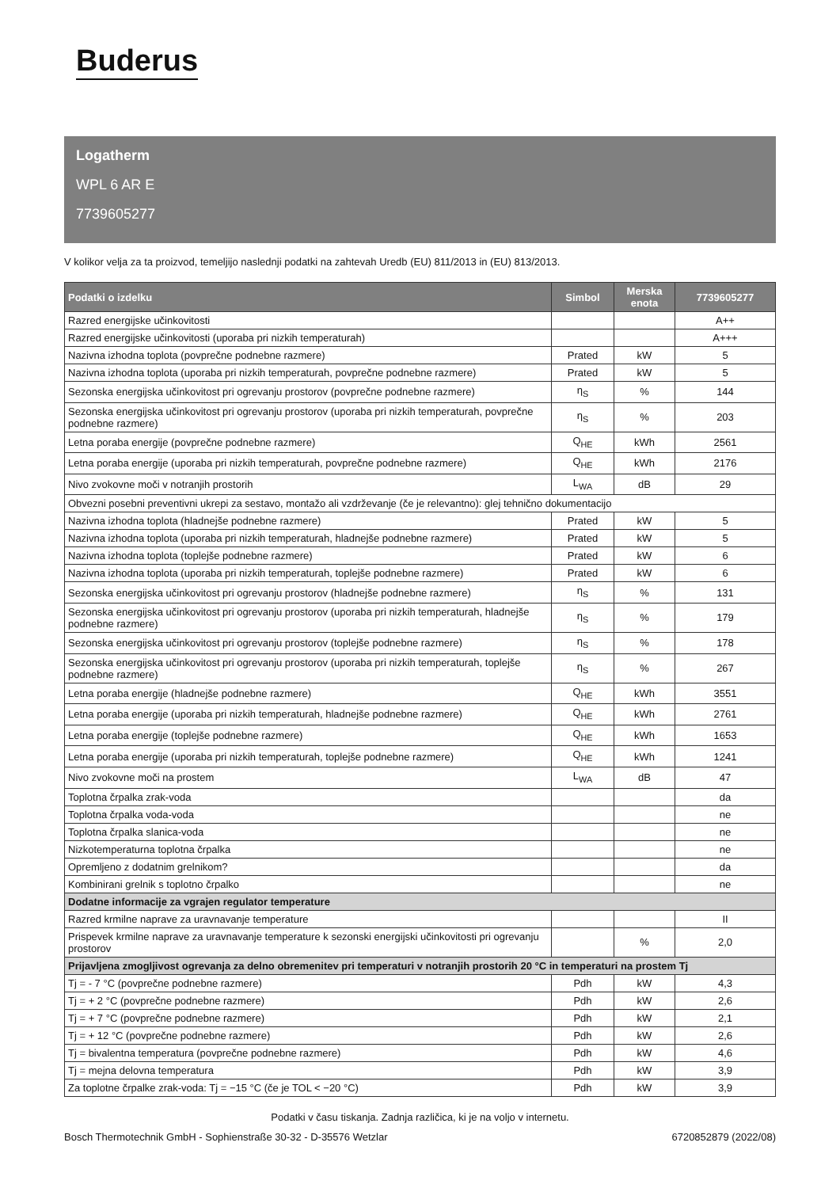Buderus
Logatherm
WPL 6 AR E
7739605277
V kolikor velja za ta proizvod, temeljijo naslednji podatki na zahtevah Uredb (EU) 811/2013 in (EU) 813/2013.
| Podatki o izdelku | Simbol | Merska enota | 7739605277 |
| --- | --- | --- | --- |
| Razred energijske učinkovitosti | | | A++ |
| Razred energijske učinkovitosti (uporaba pri nizkih temperaturah) | | | A+++ |
| Nazivna izhodna toplota (povprečne podnebne razmere) | Prated | kW | 5 |
| Nazivna izhodna toplota (uporaba pri nizkih temperaturah, povprečne podnebne razmere) | Prated | kW | 5 |
| Sezonska energijska učinkovitost pri ogrevanju prostorov (povprečne podnebne razmere) | η<sub>S</sub> | % | 144 |
| Sezonska energijska učinkovitost pri ogrevanju prostorov (uporaba pri nizkih temperaturah, povprečne podnebne razmere) | η<sub>S</sub> | % | 203 |
| Letna poraba energije (povprečne podnebne razmere) | Q<sub>HE</sub> | kWh | 2561 |
| Letna poraba energije (uporaba pri nizkih temperaturah, povprečne podnebne razmere) | Q<sub>HE</sub> | kWh | 2176 |
| Nivo zvokovne moči v notranjih prostorih | L<sub>WA</sub> | dB | 29 |
| Obvezni posebni preventivni ukrepi za sestavo, montažo ali vzdrževanje (če je relevantno): glej tehnično dokumentacijo | | | |
| Nazivna izhodna toplota (hladnejše podnebne razmere) | Prated | kW | 5 |
| Nazivna izhodna toplota (uporaba pri nizkih temperaturah, hladnejše podnebne razmere) | Prated | kW | 5 |
| Nazivna izhodna toplota (toplejše podnebne razmere) | Prated | kW | 6 |
| Nazivna izhodna toplota (uporaba pri nizkih temperaturah, toplejše podnebne razmere) | Prated | kW | 6 |
| Sezonska energijska učinkovitost pri ogrevanju prostorov (hladnejše podnebne razmere) | η<sub>S</sub> | % | 131 |
| Sezonska energijska učinkovitost pri ogrevanju prostorov (uporaba pri nizkih temperaturah, hladnejše podnebne razmere) | η<sub>S</sub> | % | 179 |
| Sezonska energijska učinkovitost pri ogrevanju prostorov (toplejše podnebne razmere) | η<sub>S</sub> | % | 178 |
| Sezonska energijska učinkovitost pri ogrevanju prostorov (uporaba pri nizkih temperaturah, toplejše podnebne razmere) | η<sub>S</sub> | % | 267 |
| Letna poraba energije (hladnejše podnebne razmere) | Q<sub>HE</sub> | kWh | 3551 |
| Letna poraba energije (uporaba pri nizkih temperaturah, hladnejše podnebne razmere) | Q<sub>HE</sub> | kWh | 2761 |
| Letna poraba energije (toplejše podnebne razmere) | Q<sub>HE</sub> | kWh | 1653 |
| Letna poraba energije (uporaba pri nizkih temperaturah, toplejše podnebne razmere) | Q<sub>HE</sub> | kWh | 1241 |
| Nivo zvokovne moči na prostem | L<sub>WA</sub> | dB | 47 |
| Toplotna črpalka zrak-voda | | | da |
| Toplotna črpalka voda-voda | | | ne |
| Toplotna črpalka slanica-voda | | | ne |
| Nizkotemperaturna toplotna črpalka | | | ne |
| Opremljeno z dodatnim grelnikom? | | | da |
| Kombinirani grelnik s toplotno črpalko | | | ne |
| Dodatne informacije za vgrajen regulator temperature | | | |
| Razred krmilne naprave za uravnavanje temperature | | | II |
| Prispevek krmilne naprave za uravnavanje temperature k sezonski energijski učinkovitosti pri ogrevanju prostorov | | % | 2,0 |
| Prijavljena zmogljivost ogrevanja za delno obremenitev pri temperaturi v notranjih prostorih 20 °C in temperaturi na prostem Tj | | | |
| Tj = - 7 °C (povprečne podnebne razmere) | Pdh | kW | 4,3 |
| Tj = + 2 °C (povprečne podnebne razmere) | Pdh | kW | 2,6 |
| Tj = + 7 °C (povprečne podnebne razmere) | Pdh | kW | 2,1 |
| Tj = + 12 °C (povprečne podnebne razmere) | Pdh | kW | 2,6 |
| Tj = bivalentna temperatura (povprečne podnebne razmere) | Pdh | kW | 4,6 |
| Tj = mejna delovna temperatura | Pdh | kW | 3,9 |
| Za toplotne črpalke zrak-voda: Tj = −15 °C (če je TOL < −20 °C) | Pdh | kW | 3,9 |
Podatki v času tiskanja. Zadnja različica, ki je na voljo v internetu.
Bosch Thermotechnik GmbH - Sophienstraße 30-32 - D-35576 Wetzlar 6720852879 (2022/08)